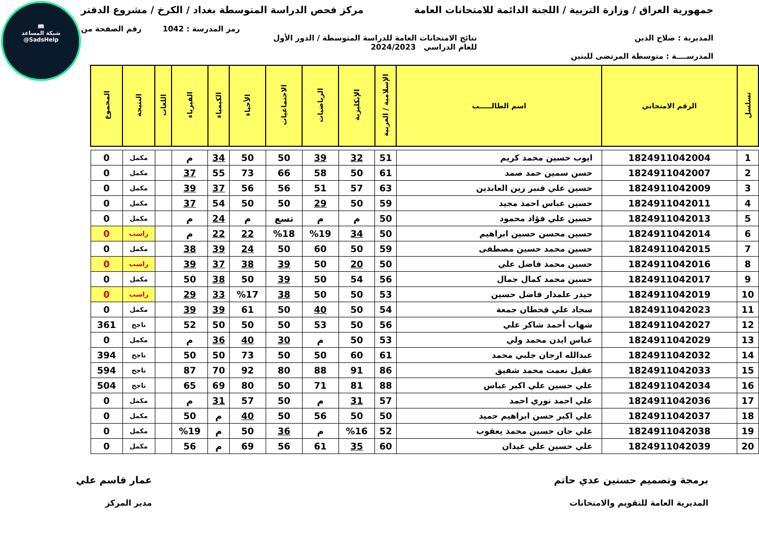📖
شبكة المساعد
@SadsHelp
جمهورية العراق / وزارة التربية / اللجنة الدائمة للامتحانات العامة
مركز فحص الدراسة المتوسطة بغداد / الكرخ / مشروع الدفتر
رمز المدرسة : 1042 رقم الصفحة من
المديرية : صلاح الدين نتائج الامتحانات العامة للدراسة المتوسطة / الدور الأول
للعام الدراسي 2024/2023
المدرســــة : متوسطة المرتضى للبنين
| تسلسل | الرقم الامتحاني | اسم الطالـــــب | الإسلامية / العربية | الإنكليزية | الرياضيات | الاجتماعيات | الأحياء | الكيمياء | الفيزياء | اللغات | النتيجة | المجموع |
| --- | --- | --- | --- | --- | --- | --- | --- | --- | --- | --- | --- | --- |
| 1 | 1824911042004 | ايوب حسين محمد كريم | 51 | 32 | 39 | 50 | 50 | 34 | م | | مكمل | 0 |
| 2 | 1824911042007 | حسن سمين حمد صمد | 61 | 50 | 58 | 66 | 73 | 55 | 37 | | مكمل | 0 |
| 3 | 1824911042009 | حسين علي قنبر زين العابدين | 63 | 57 | 51 | 56 | 56 | 37 | 39 | | مكمل | 0 |
| 4 | 1824911042011 | حسين عباس احمد مجيد | 59 | 50 | 29 | 50 | 50 | 54 | 37 | | مكمل | 0 |
| 5 | 1824911042013 | حسين علي فؤاد محمود | 50 | م | م | تسع | م | 24 | م | | مكمل | 0 |
| 6 | 1824911042014 | حسين محسن حسين ابراهيم | 50 | 34 | %19 | %18 | 22 | 22 | م | | راسب | 0 |
| 7 | 1824911042015 | حسين محمد حسين مصطفى | 59 | 50 | 60 | 50 | 24 | 39 | 38 | | مكمل | 0 |
| 8 | 1824911042016 | حسين محمد فاضل علي | 50 | 20 | 50 | 39 | 38 | 37 | 39 | | راسب | 0 |
| 9 | 1824911042017 | حسين محمد كمال جمال | 56 | 54 | 50 | 39 | 50 | 38 | 50 | | مكمل | 0 |
| 10 | 1824911042019 | حيدر علمدار فاضل حسين | 53 | 50 | 50 | 38 | %17 | 33 | 29 | | راسب | 0 |
| 11 | 1824911042023 | سجاد علي قحطان جمعة | 54 | 50 | 40 | 50 | 61 | 39 | 39 | | مكمل | 0 |
| 12 | 1824911042027 | شهاب أحمد شاكر علي | 56 | 50 | 53 | 50 | 50 | 50 | 52 | | ناجح | 361 |
| 13 | 1824911042029 | عباس ايدن محمد ولي | 53 | 50 | م | 30 | 40 | 36 | م | | مكمل | 0 |
| 14 | 1824911042032 | عبدالله ارجان جلبي محمد | 61 | 60 | 50 | 50 | 73 | 50 | 50 | | ناجح | 394 |
| 15 | 1824911042033 | عقيل نعمت محمد شفيق | 86 | 91 | 88 | 80 | 92 | 70 | 87 | | ناجح | 594 |
| 16 | 1824911042034 | علي حسين علي اكبر عباس | 88 | 81 | 71 | 50 | 80 | 69 | 65 | | ناجح | 504 |
| 17 | 1824911042036 | علي احمد نوري احمد | 57 | 31 | م | 50 | 57 | 31 | م | | مكمل | 0 |
| 18 | 1824911042037 | علي اكبر حسن ابراهيم حميد | 50 | 50 | 56 | 50 | 40 | م | 50 | | مكمل | 0 |
| 19 | 1824911042038 | علي جان حسين محمد يعقوب | 52 | %16 | م | 36 | 50 | م | %19 | | مكمل | 0 |
| 20 | 1824911042039 | علي حسين علي غيدان | 60 | 35 | 61 | 56 | 69 | م | 56 | | مكمل | 0 |
برمجة وتصميم حسنين عدي حاتم
المديرية العامة للتقويم والامتحانات
عمار قاسم علي
مدير المركز